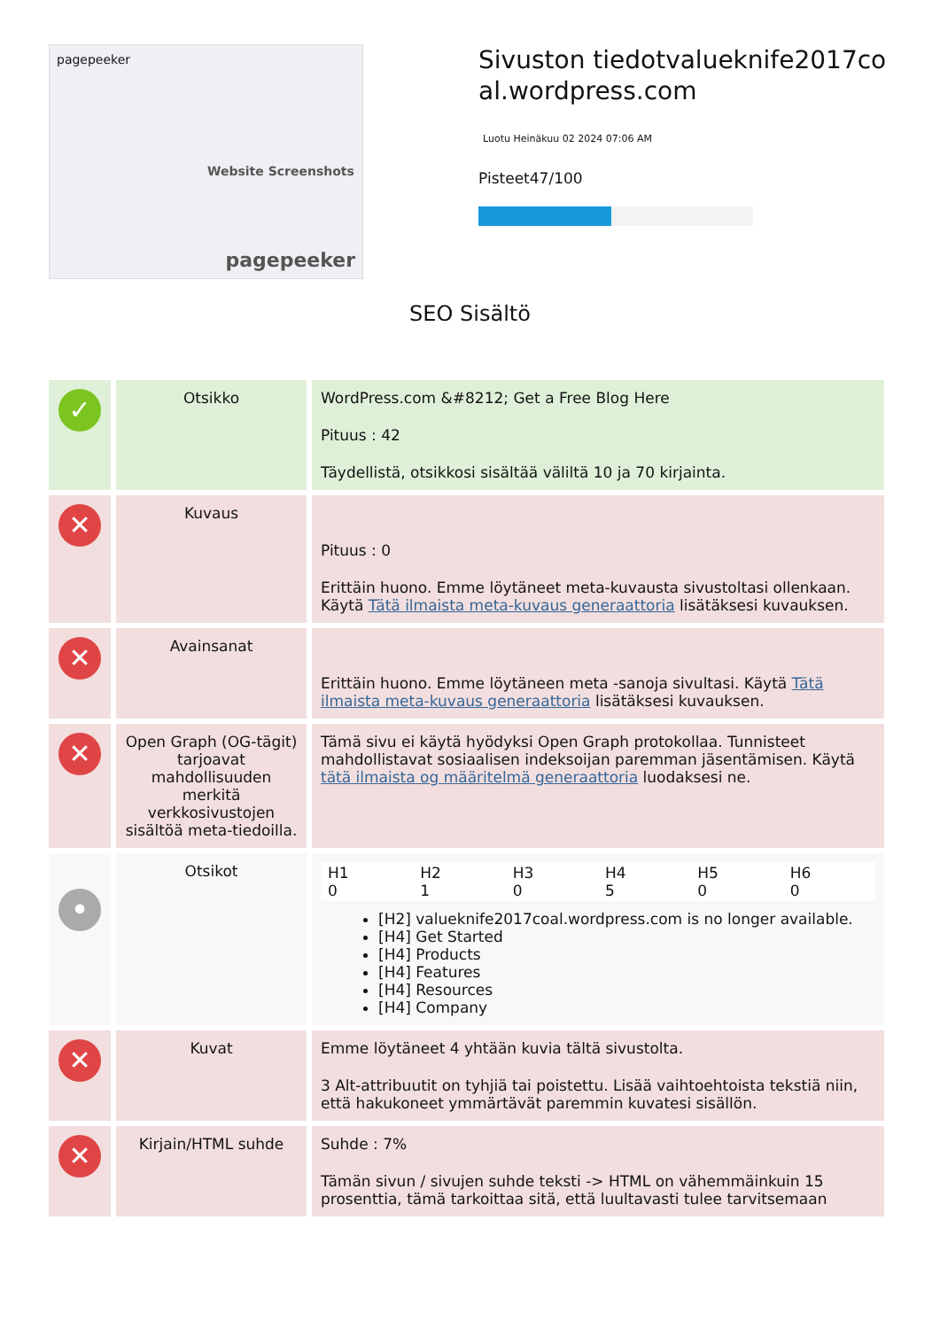pagepeeker
Website Screenshots
pagepeeker
Sivuston tiedotvalueknife2017coal.wordpress.com
Luotu Heinäkuu 02 2024 07:06 AM
Pisteet47/100
SEO Sisältö
| ✓ | Otsikko | WordPress.com &#8212; Get a Free Blog Here Pituus : 42 Täydellistä, otsikkosi sisältää väliltä 10 ja 70 kirjainta. |
| ✕ | Kuvaus | Pituus : 0 Erittäin huono. Emme löytäneet meta-kuvausta sivustoltasi ollenkaan. Käytä Tätä ilmaista meta-kuvaus generaattoria lisätäksesi kuvauksen. |
| ✕ | Avainsanat | Erittäin huono. Emme löytäneen meta -sanoja sivultasi. Käytä Tätä ilmaista meta-kuvaus generaattoria lisätäksesi kuvauksen. |
| ✕ | Open Graph (OG-tägit) tarjoavat mahdollisuuden merkitä verkkosivustojen sisältöä meta-tiedoilla. | Tämä sivu ei käytä hyödyksi Open Graph protokollaa. Tunnisteet mahdollistavat sosiaalisen indeksoijan paremman jäsentämisen. Käytä tätä ilmaista og määritelmä generaattoria luodaksesi ne. |
| • | Otsikot | / H1 0 / H2 1 / H3 0 / H4 5 / H5 0 / H6 0 / [H2] valueknife2017coal.wordpress.com is no longer available. [H4] Get Started [H4] Products [H4] Features [H4] Resources [H4] Company |
| ✕ | Kuvat | Emme löytäneet 4 yhtään kuvia tältä sivustolta. 3 Alt-attribuutit on tyhjiä tai poistettu. Lisää vaihtoehtoista tekstiä niin, että hakukoneet ymmärtävät paremmin kuvatesi sisällön. |
| ✕ | Kirjain/HTML suhde | Suhde : 7% Tämän sivun / sivujen suhde teksti -> HTML on vähemmäinkuin 15 prosenttia, tämä tarkoittaa sitä, että luultavasti tulee tarvitsemaan |